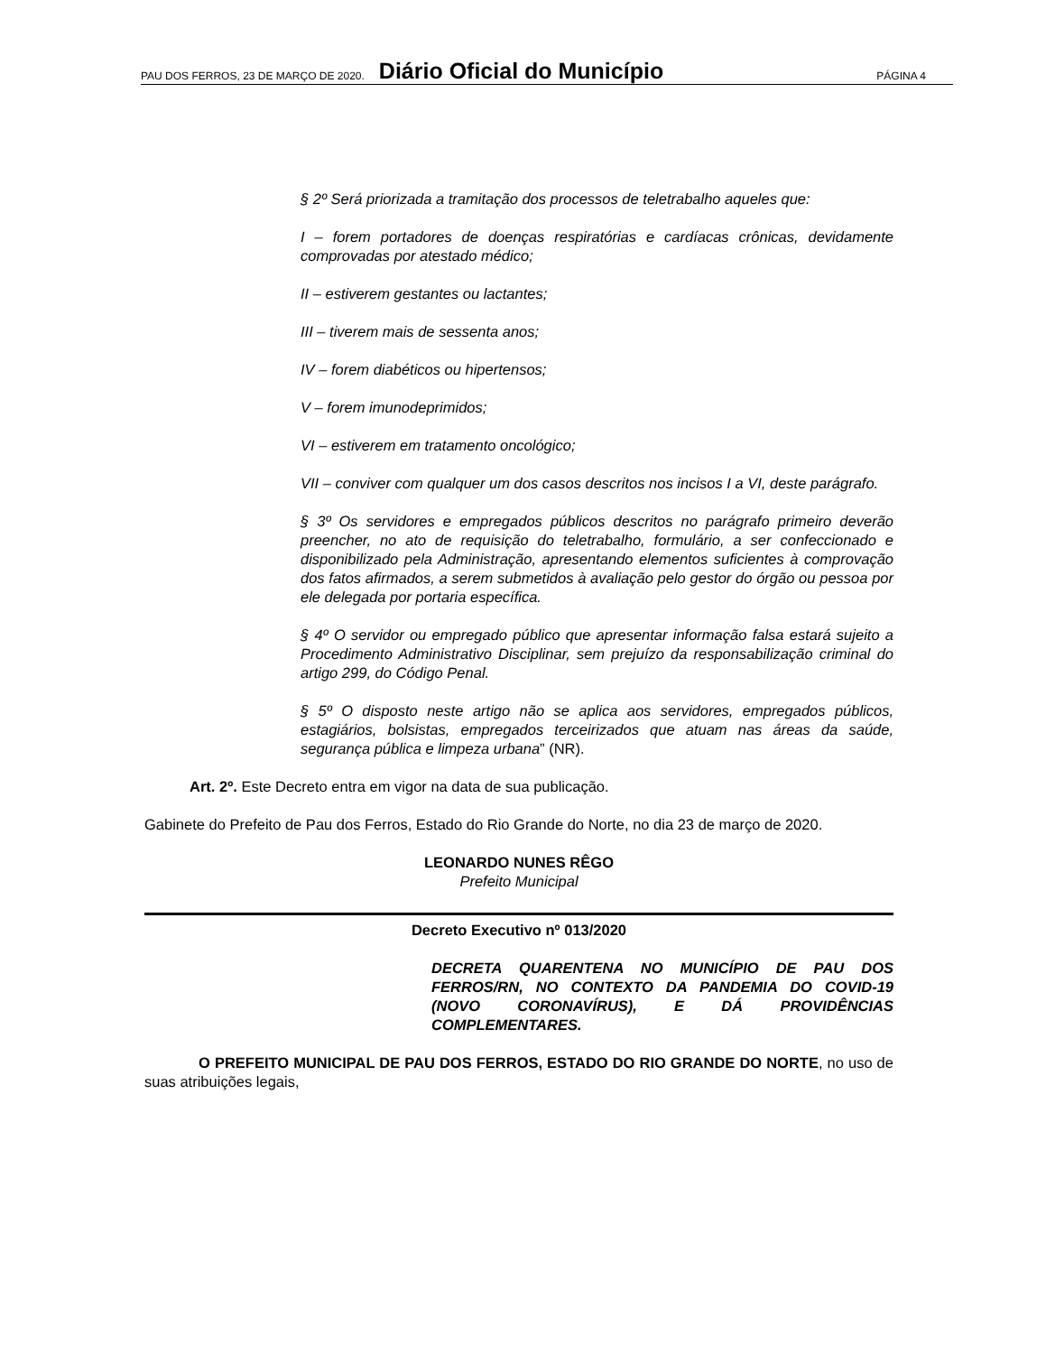PAU DOS FERROS, 23 DE MARÇO DE 2020. Diário Oficial do Município PÁGINA 4
§ 2º Será priorizada a tramitação dos processos de teletrabalho aqueles que:
I – forem portadores de doenças respiratórias e cardíacas crônicas, devidamente comprovadas por atestado médico;
II – estiverem gestantes ou lactantes;
III – tiverem mais de sessenta anos;
IV – forem diabéticos ou hipertensos;
V – forem imunodeprimidos;
VI – estiverem em tratamento oncológico;
VII – conviver com qualquer um dos casos descritos nos incisos I a VI, deste parágrafo.
§ 3º Os servidores e empregados públicos descritos no parágrafo primeiro deverão preencher, no ato de requisição do teletrabalho, formulário, a ser confeccionado e disponibilizado pela Administração, apresentando elementos suficientes à comprovação dos fatos afirmados, a serem submetidos à avaliação pelo gestor do órgão ou pessoa por ele delegada por portaria específica.
§ 4º O servidor ou empregado público que apresentar informação falsa estará sujeito a Procedimento Administrativo Disciplinar, sem prejuízo da responsabilização criminal do artigo 299, do Código Penal.
§ 5º O disposto neste artigo não se aplica aos servidores, empregados públicos, estagiários, bolsistas, empregados terceirizados que atuam nas áreas da saúde, segurança pública e limpeza urbana” (NR).
Art. 2º. Este Decreto entra em vigor na data de sua publicação.
Gabinete do Prefeito de Pau dos Ferros, Estado do Rio Grande do Norte, no dia 23 de março de 2020.
LEONARDO NUNES RÊGO
Prefeito Municipal
Decreto Executivo nº 013/2020
DECRETA QUARENTENA NO MUNICÍPIO DE PAU DOS FERROS/RN, NO CONTEXTO DA PANDEMIA DO COVID-19 (NOVO CORONAVÍRUS), E DÁ PROVIDÊNCIAS COMPLEMENTARES.
O PREFEITO MUNICIPAL DE PAU DOS FERROS, ESTADO DO RIO GRANDE DO NORTE, no uso de suas atribuições legais,